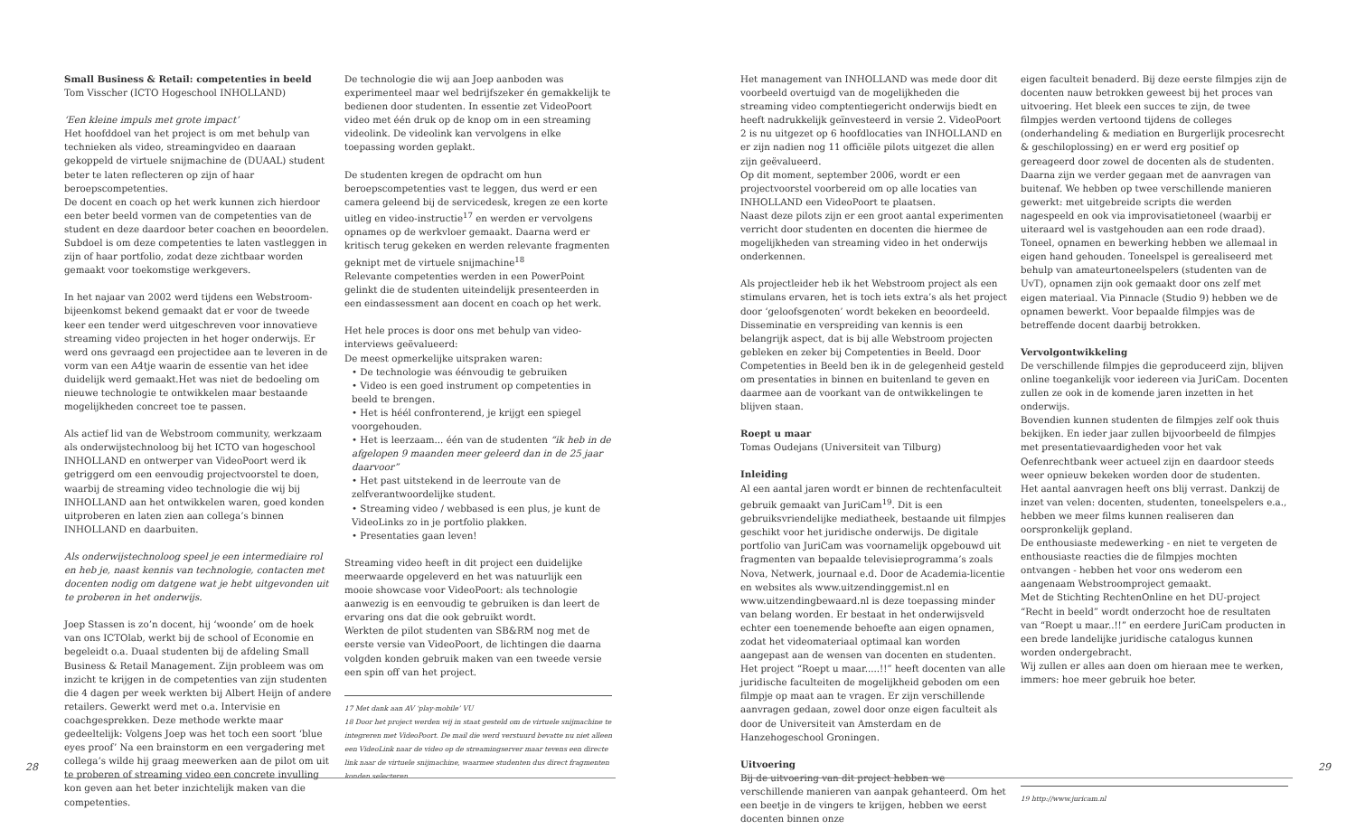Small Business & Retail: competenties in beeld
Tom Visscher (ICTO Hogeschool INHOLLAND)
‘Een kleine impuls met grote impact’
Het hoofddoel van het project is om met behulp van technieken als video, streamingvideo en daaraan gekoppeld de virtuele snijmachine de (DUAAL) student beter te laten reflecteren op zijn of haar beroepscompetenties.
De docent en coach op het werk kunnen zich hierdoor een beter beeld vormen van de competenties van de student en deze daardoor beter coachen en beoordelen.
Subdoel is om deze competenties te laten vastleggen in zijn of haar portfolio, zodat deze zichtbaar worden gemaakt voor toekomstige werkgevers.
In het najaar van 2002 werd tijdens een Webstroom-bijeenkomst bekend gemaakt dat er voor de tweede keer een tender werd uitgeschreven voor innovatieve streaming video projecten in het hoger onderwijs. Er werd ons gevraagd een projectidee aan te leveren in de vorm van een A4tje waarin de essentie van het idee duidelijk werd gemaakt.Het was niet de bedoeling om nieuwe technologie te ontwikkelen maar bestaande mogelijkheden concreet toe te passen.
Als actief lid van de Webstroom community, werkzaam als onderwijstechnoloog bij het ICTO van hogeschool INHOLLAND en ontwerper van VideoPoort werd ik getriggerd om een eenvoudig projectvoorstel te doen, waarbij de streaming video technologie die wij bij INHOLLAND aan het ontwikkelen waren, goed konden uitproberen en laten zien aan collega’s binnen INHOLLAND en daarbuiten.
Als onderwijstechnoloog speel je een intermediaire rol en heb je, naast kennis van technologie, contacten met docenten nodig om datgene wat je hebt uitgevonden uit te proberen in het onderwijs.
Joep Stassen is zo’n docent, hij ‘woonde’ om de hoek van ons ICTOlab, werkt bij de school of Economie en begeleidt o.a. Duaal studenten bij de afdeling Small Business & Retail Management. Zijn probleem was om inzicht te krijgen in de competenties van zijn studenten die 4 dagen per week werkten bij Albert Heijn of andere retailers. Gewerkt werd met o.a. Intervisie en coachgesprekken. Deze methode werkte maar gedeeltelijk: Volgens Joep was het toch een soort ‘blue eyes proof’ Na een brainstorm en een vergadering met collega’s wilde hij graag meewerken aan de pilot om uit te proberen of streaming video een concrete invulling kon geven aan het beter inzichtelijk maken van die competenties.
De technologie die wij aan Joep aanboden was experimenteel maar wel bedrijfszeker én gemakkelijk te bedienen door studenten. In essentie zet VideoPoort video met één druk op de knop om in een streaming videolink. De videolink kan vervolgens in elke toepassing worden geplakt.
De studenten kregen de opdracht om hun beroepscompetenties vast te leggen, dus werd er een camera geleend bij de servicedesk, kregen ze een korte uitleg en video-instructie<sup>17</sup> en werden er vervolgens opnames op de werkvloer gemaakt. Daarna werd er kritisch terug gekeken en werden relevante fragmenten geknipt met de virtuele snijmachine<sup>18</sup>
Relevante competenties werden in een PowerPoint gelinkt die de studenten uiteindelijk presenteerden in een eindassessment aan docent en coach op het werk.
Het hele proces is door ons met behulp van video-interviews geëvalueerd:
De meest opmerkelijke uitspraken waren:
• De technologie was éénvoudig te gebruiken
• Video is een goed instrument op competenties in beeld te brengen.
• Het is héél confronterend, je krijgt een spiegel voorgehouden.
• Het is leerzaam... één van de studenten “ik heb in de afgelopen 9 maanden meer geleerd dan in de 25 jaar daarvoor”
• Het past uitstekend in de leerroute van de zelfverantwoordelijke student.
• Streaming video / webbased is een plus, je kunt de VideoLinks zo in je portfolio plakken.
• Presentaties gaan leven!
Streaming video heeft in dit project een duidelijke meerwaarde opgeleverd en het was natuurlijk een mooie showcase voor VideoPoort: als technologie aanwezig is en eenvoudig te gebruiken is dan leert de ervaring ons dat die ook gebruikt wordt.
Werkten de pilot studenten van SB&RM nog met de eerste versie van VideoPoort, de lichtingen die daarna volgden konden gebruik maken van een tweede versie een spin off van het project.
17 Met dank aan AV ‘play-mobile’ VU
18 Door het project werden wij in staat gesteld om de virtuele snijmachine te integreren met VideoPoort. De mail die werd verstuurd bevatte nu niet alleen een VideoLink naar de video op de streamingserver maar tevens een directe link naar de virtuele snijmachine, waarmee studenten dus direct fragmenten konden selecteren.
Het management van INHOLLAND was mede door dit voorbeeld overtuigd van de mogelijkheden die streaming video comptentiegericht onderwijs biedt en heeft nadrukkelijk geïnvesteerd in versie 2. VideoPoort 2 is nu uitgezet op 6 hoofdlocaties van INHOLLAND en er zijn nadien nog 11 officiële pilots uitgezet die allen zijn geëvalueerd.
Op dit moment, september 2006, wordt er een projectvoorstel voorbereid om op alle locaties van INHOLLAND een VideoPoort te plaatsen.
Naast deze pilots zijn er een groot aantal experimenten verricht door studenten en docenten die hiermee de mogelijkheden van streaming video in het onderwijs onderkennen.
Als projectleider heb ik het Webstroom project als een stimulans ervaren, het is toch iets extra’s als het project door ‘geloofsgenoten’ wordt bekeken en beoordeeld. Disseminatie en verspreiding van kennis is een belangrijk aspect, dat is bij alle Webstroom projecten gebleken en zeker bij Competenties in Beeld. Door Competenties in Beeld ben ik in de gelegenheid gesteld om presentaties in binnen en buitenland te geven en daarmee aan de voorkant van de ontwikkelingen te blijven staan.
Roept u maar
Tomas Oudejans (Universiteit van Tilburg)
Inleiding
Al een aantal jaren wordt er binnen de rechtenfaculteit gebruik gemaakt van JuriCam<sup>19</sup>. Dit is een gebruiksvriendelijke mediatheek, bestaande uit filmpjes geschikt voor het juridische onderwijs. De digitale portfolio van JuriCam was voornamelijk opgebouwd uit fragmenten van bepaalde televisieprogramma’s zoals Nova, Netwerk, journaal e.d. Door de Academia-licentie en websites als www.uitzendinggemist.nl en www.uitzendingbewaard.nl is deze toepassing minder van belang worden. Er bestaat in het onderwijsveld echter een toenemende behoefte aan eigen opnamen, zodat het videomateriaal optimaal kan worden aangepast aan de wensen van docenten en studenten.
Het project “Roept u maar.....!!” heeft docenten van alle juridische faculteiten de mogelijkheid geboden om een filmpje op maat aan te vragen. Er zijn verschillende aanvragen gedaan, zowel door onze eigen faculteit als door de Universiteit van Amsterdam en de Hanzehogeschool Groningen.
Uitvoering
Bij de uitvoering van dit project hebben we verschillende manieren van aanpak gehanteerd. Om het een beetje in de vingers te krijgen, hebben we eerst docenten binnen onze
eigen faculteit benaderd. Bij deze eerste filmpjes zijn de docenten nauw betrokken geweest bij het proces van uitvoering. Het bleek een succes te zijn, de twee filmpjes werden vertoond tijdens de colleges (onderhandeling & mediation en Burgerlijk procesrecht & geschiloplossing) en er werd erg positief op gereageerd door zowel de docenten als de studenten. Daarna zijn we verder gegaan met de aanvragen van buitenaf. We hebben op twee verschillende manieren gewerkt: met uitgebreide scripts die werden nagespeeld en ook via improvisatietoneel (waarbij er uiteraard wel is vastgehouden aan een rode draad). Toneel, opnamen en bewerking hebben we allemaal in eigen hand gehouden. Toneelspel is gerealiseerd met behulp van amateurtoneelspelers (studenten van de UvT), opnamen zijn ook gemaakt door ons zelf met eigen materiaal. Via Pinnacle (Studio 9) hebben we de opnamen bewerkt. Voor bepaalde filmpjes was de betreffende docent daarbij betrokken.
Vervolgontwikkeling
De verschillende filmpjes die geproduceerd zijn, blijven online toegankelijk voor iedereen via JuriCam. Docenten zullen ze ook in de komende jaren inzetten in het onderwijs.
Bovendien kunnen studenten de filmpjes zelf ook thuis bekijken. En ieder jaar zullen bijvoorbeeld de filmpjes met presentatievaardigheden voor het vak Oefenrechtbank weer actueel zijn en daardoor steeds weer opnieuw bekeken worden door de studenten.
Het aantal aanvragen heeft ons blij verrast. Dankzij de inzet van velen: docenten, studenten, toneelspelers e.a., hebben we meer films kunnen realiseren dan oorspronkelijk gepland.
De enthousiaste medewerking - en niet te vergeten de enthousiaste reacties die de filmpjes mochten ontvangen - hebben het voor ons wederom een aangenaam Webstroomproject gemaakt.
Met de Stichting RechtenOnline en het DU-project “Recht in beeld” wordt onderzocht hoe de resultaten van “Roept u maar..!!” en eerdere JuriCam producten in een brede landelijke juridische catalogus kunnen worden ondergebracht.
Wij zullen er alles aan doen om hieraan mee te werken, immers: hoe meer gebruik hoe beter.
19 http://www.juricam.nl
28 29